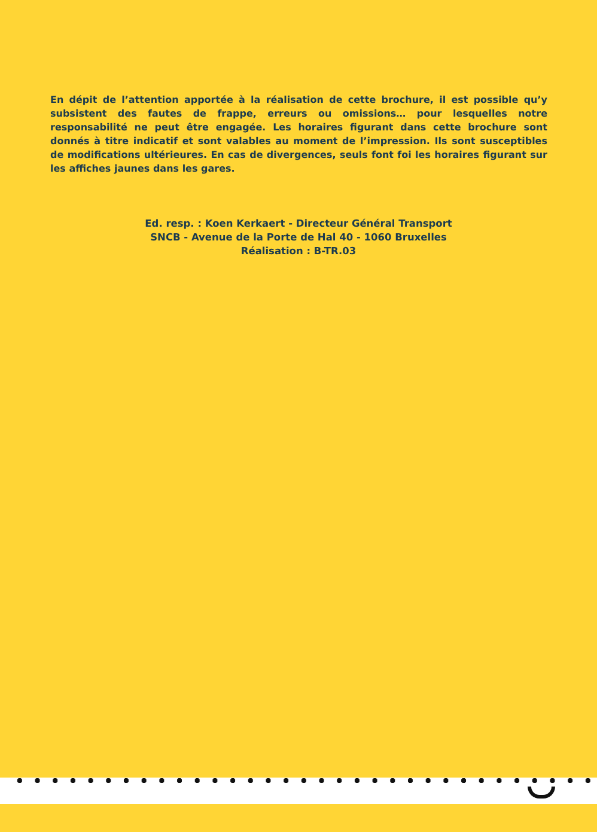En dépit de l’attention apportée à la réalisation de cette brochure, il est possible qu’y subsistent des fautes de frappe, erreurs ou omissions… pour lesquelles notre responsabilité ne peut être engagée. Les horaires figurant dans cette brochure sont donnés à titre indicatif et sont valables au moment de l’impression. Ils sont susceptibles de modifications ultérieures. En cas de divergences, seuls font foi les horaires figurant sur les affiches jaunes dans les gares.
Ed. resp. : Koen Kerkaert - Directeur Général Transport
SNCB - Avenue de la Porte de Hal 40 - 1060 Bruxelles
Réalisation : B-TR.03